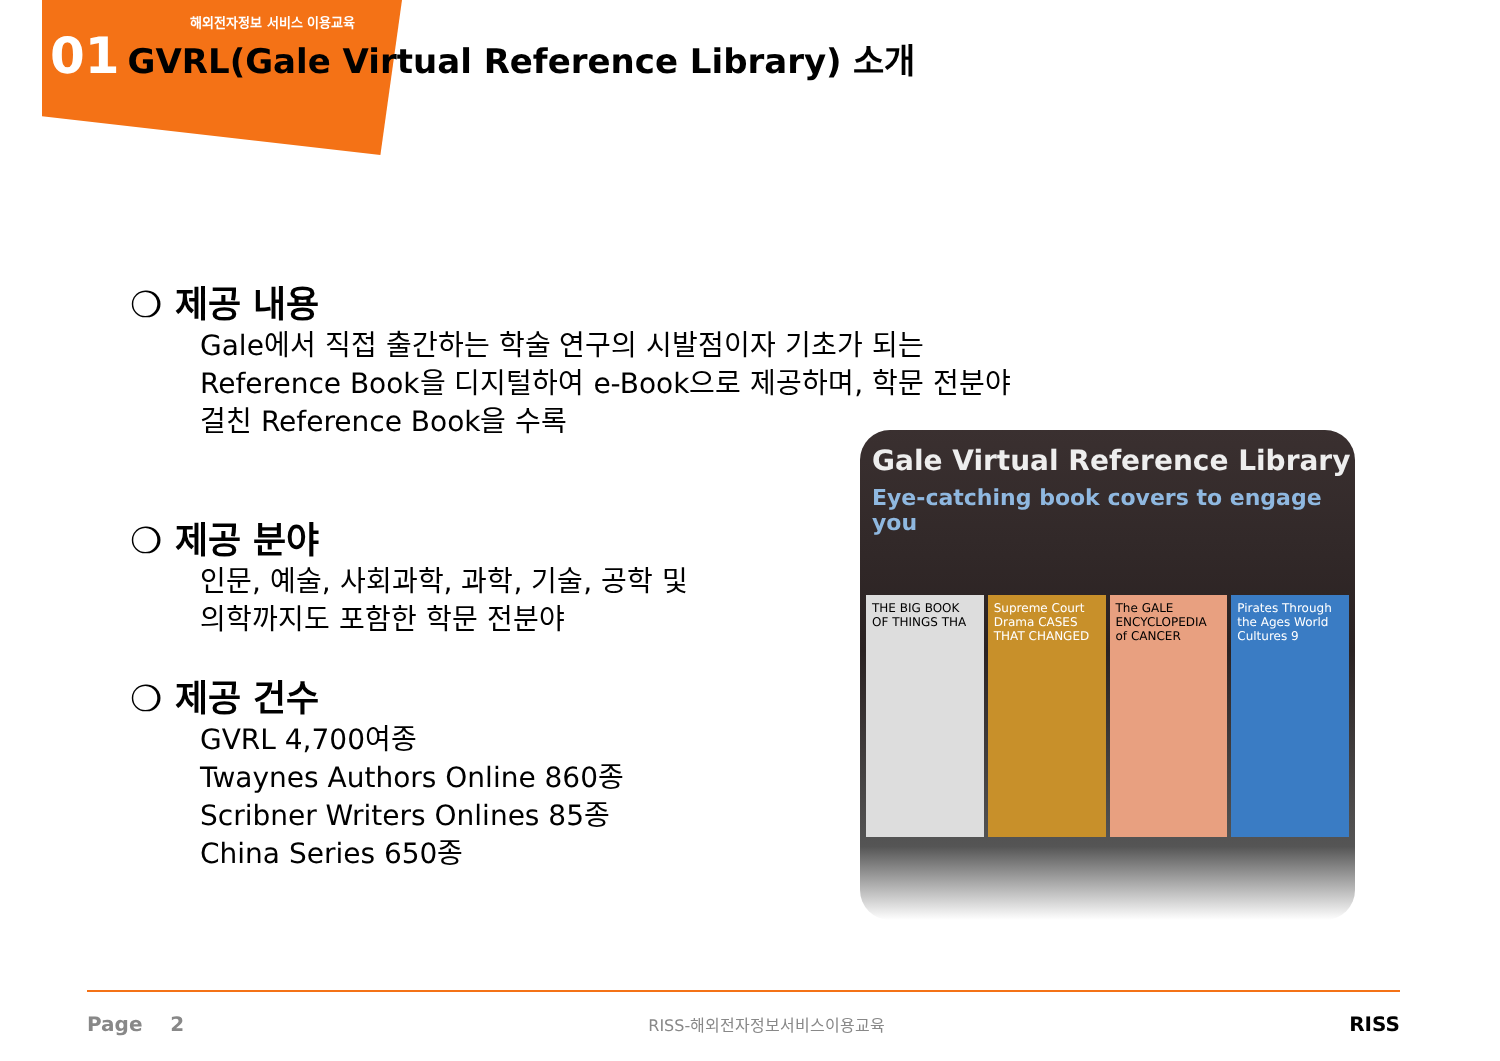해외전자정보 서비스 이용교육
01 GVRL(Gale Virtual Reference Library) 소개
❍ 제공 내용
Gale에서 직접 출간하는 학술 연구의 시발점이자 기초가 되는 Reference Book을 디지털하여 e-Book으로 제공하며, 학문 전분야 걸친 Reference Book을 수록
❍ 제공 분야
인문, 예술, 사회과학, 과학, 기술, 공학 및
의학까지도 포함한 학문 전분야
❍ 제공 건수
GVRL 4,700여종
Twaynes Authors Online 860종
Scribner Writers Onlines 85종
China Series 650종
Gale Virtual Reference Library
Eye-catching book covers to engage you
THE BIG BOOK OF THINGS THA Supreme Court Drama CASES THAT CHANGED
The GALE ENCYCLOPEDIA of CANCER
Pirates Through the Ages World Cultures 9
Page 2 RISS-해외전자정보서비스이용교육 RISS